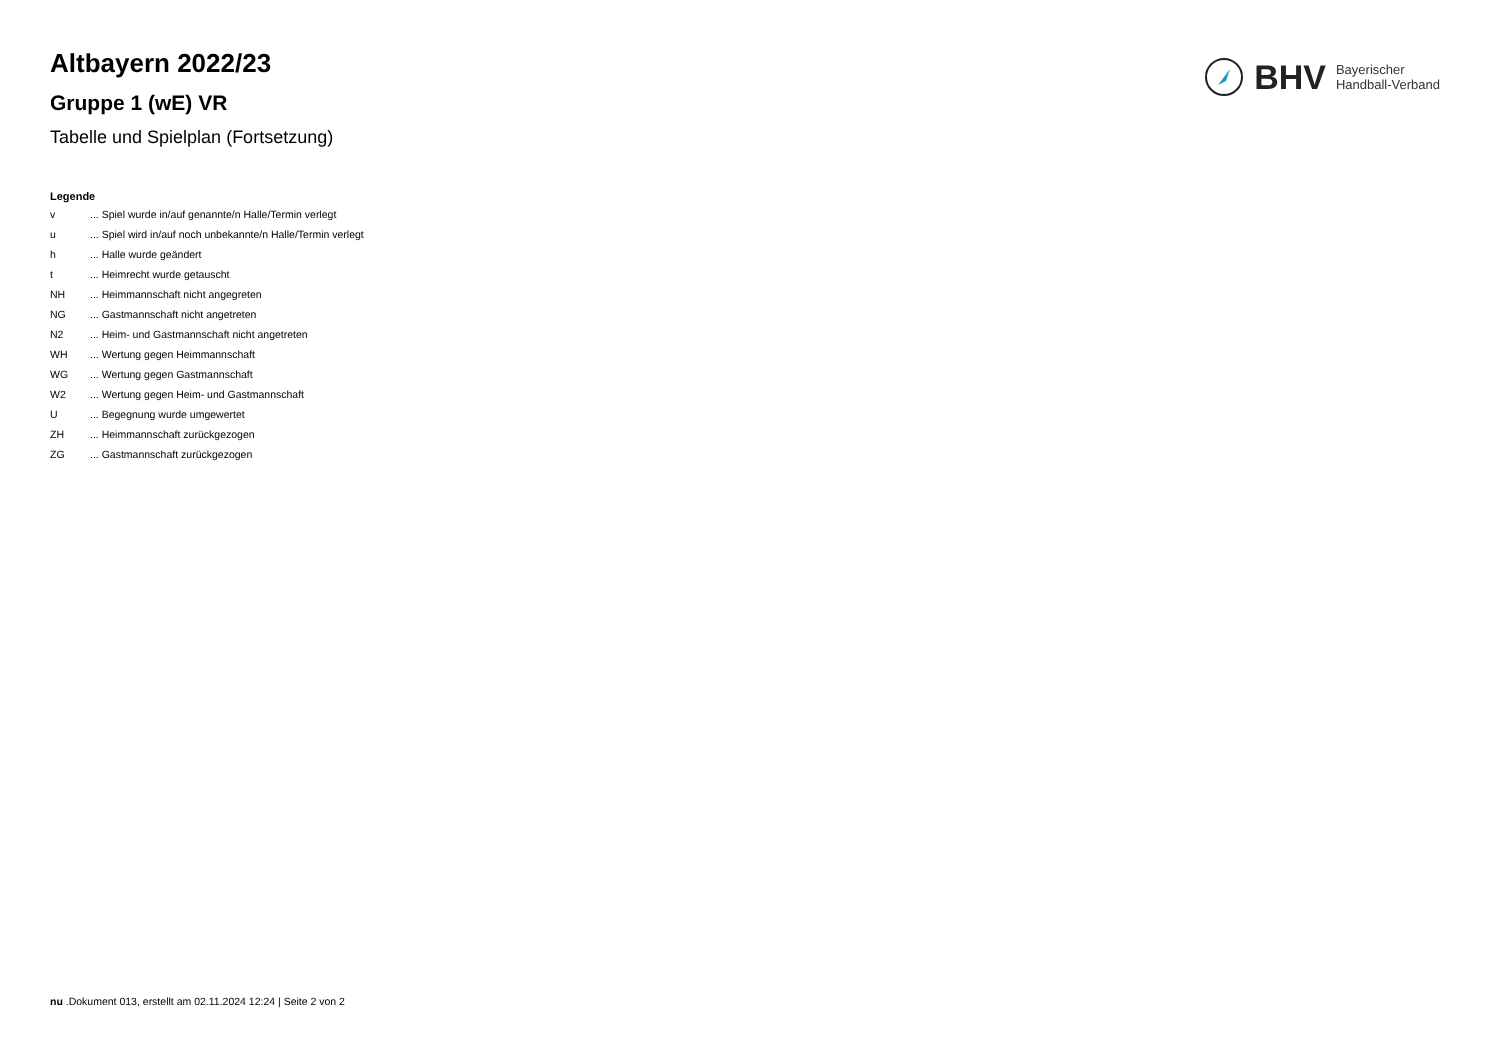BHV Bayerischer
Handball-Verband
Altbayern 2022/23
Gruppe 1 (wE) VR
Tabelle und Spielplan (Fortsetzung)
Legende
| v | ... Spiel wurde in/auf genannte/n Halle/Termin verlegt |
| u | ... Spiel wird in/auf noch unbekannte/n Halle/Termin verlegt |
| h | ... Halle wurde geändert |
| t | ... Heimrecht wurde getauscht |
| NH | ... Heimmannschaft nicht angegreten |
| NG | ... Gastmannschaft nicht angetreten |
| N2 | ... Heim- und Gastmannschaft nicht angetreten |
| WH | ... Wertung gegen Heimmannschaft |
| WG | ... Wertung gegen Gastmannschaft |
| W2 | ... Wertung gegen Heim- und Gastmannschaft |
| U | ... Begegnung wurde umgewertet |
| ZH | ... Heimmannschaft zurückgezogen |
| ZG | ... Gastmannschaft zurückgezogen |
nu .Dokument 013, erstellt am 02.11.2024 12:24 | Seite 2 von 2